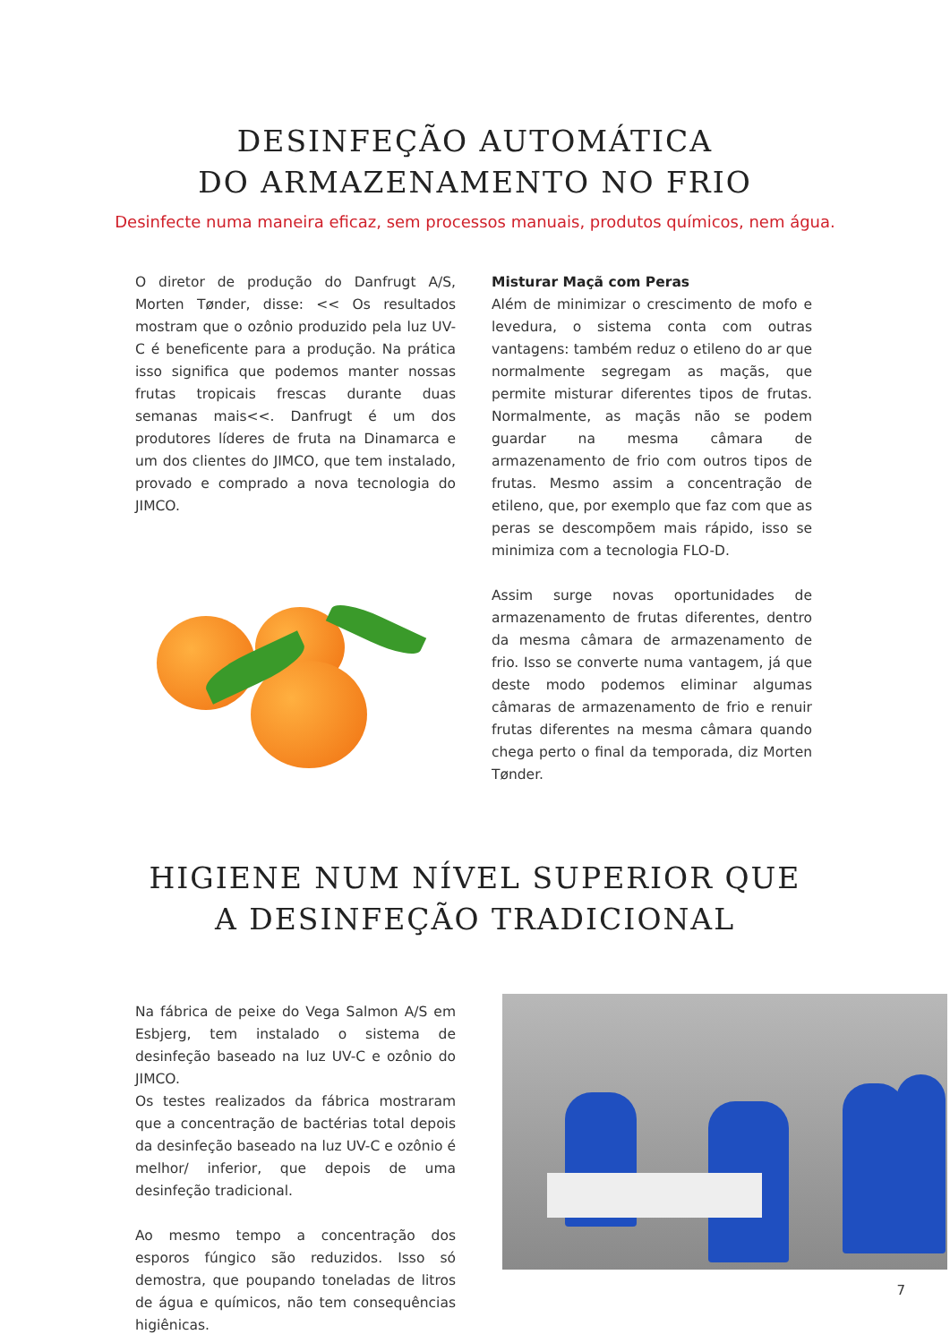DESINFEÇÃO AUTOMÁTICA
DO ARMAZENAMENTO NO FRIO
Desinfecte numa maneira eficaz, sem processos manuais, produtos químicos, nem água.
O diretor de produção do Danfrugt A/S, Morten Tønder, disse: << Os resultados mostram que o ozônio produzido pela luz UV-C é beneficente para a produção. Na prática isso significa que podemos manter nossas frutas tropicais frescas durante duas semanas mais<<. Danfrugt é um dos produtores líderes de fruta na Dinamarca e um dos clientes do JIMCO, que tem instalado, provado e comprado a nova tecnologia do JIMCO.
Misturar Maçã com Peras
Além de minimizar o crescimento de mofo e levedura, o sistema conta com outras vantagens: também reduz o etileno do ar que normalmente segregam as maçãs, que permite misturar diferentes tipos de frutas. Normalmente, as maçãs não se podem guardar na mesma câmara de armazenamento de frio com outros tipos de frutas. Mesmo assim a concentração de etileno, que, por exemplo que faz com que as peras se descompõem mais rápido, isso se minimiza com a tecnologia FLO-D.
Assim surge novas oportunidades de armazenamento de frutas diferentes, dentro da mesma câmara de armazenamento de frio. Isso se converte numa vantagem, já que deste modo podemos eliminar algumas câmaras de armazenamento de frio e renuir frutas diferentes na mesma câmara quando chega perto o final da temporada, diz Morten Tønder.
HIGIENE NUM NÍVEL SUPERIOR QUE
A DESINFEÇÃO TRADICIONAL
Na fábrica de peixe do Vega Salmon A/S em Esbjerg, tem instalado o sistema de desinfeção baseado na luz UV-C e ozônio do JIMCO.
Os testes realizados da fábrica mostraram que a concentração de bactérias total depois da desinfeção baseado na luz UV-C e ozônio é melhor/ inferior, que depois de uma desinfeção tradicional.
Ao mesmo tempo a concentração dos esporos fúngico são reduzidos. Isso só demostra, que poupando toneladas de litros de água e químicos, não tem consequências higiênicas.
7